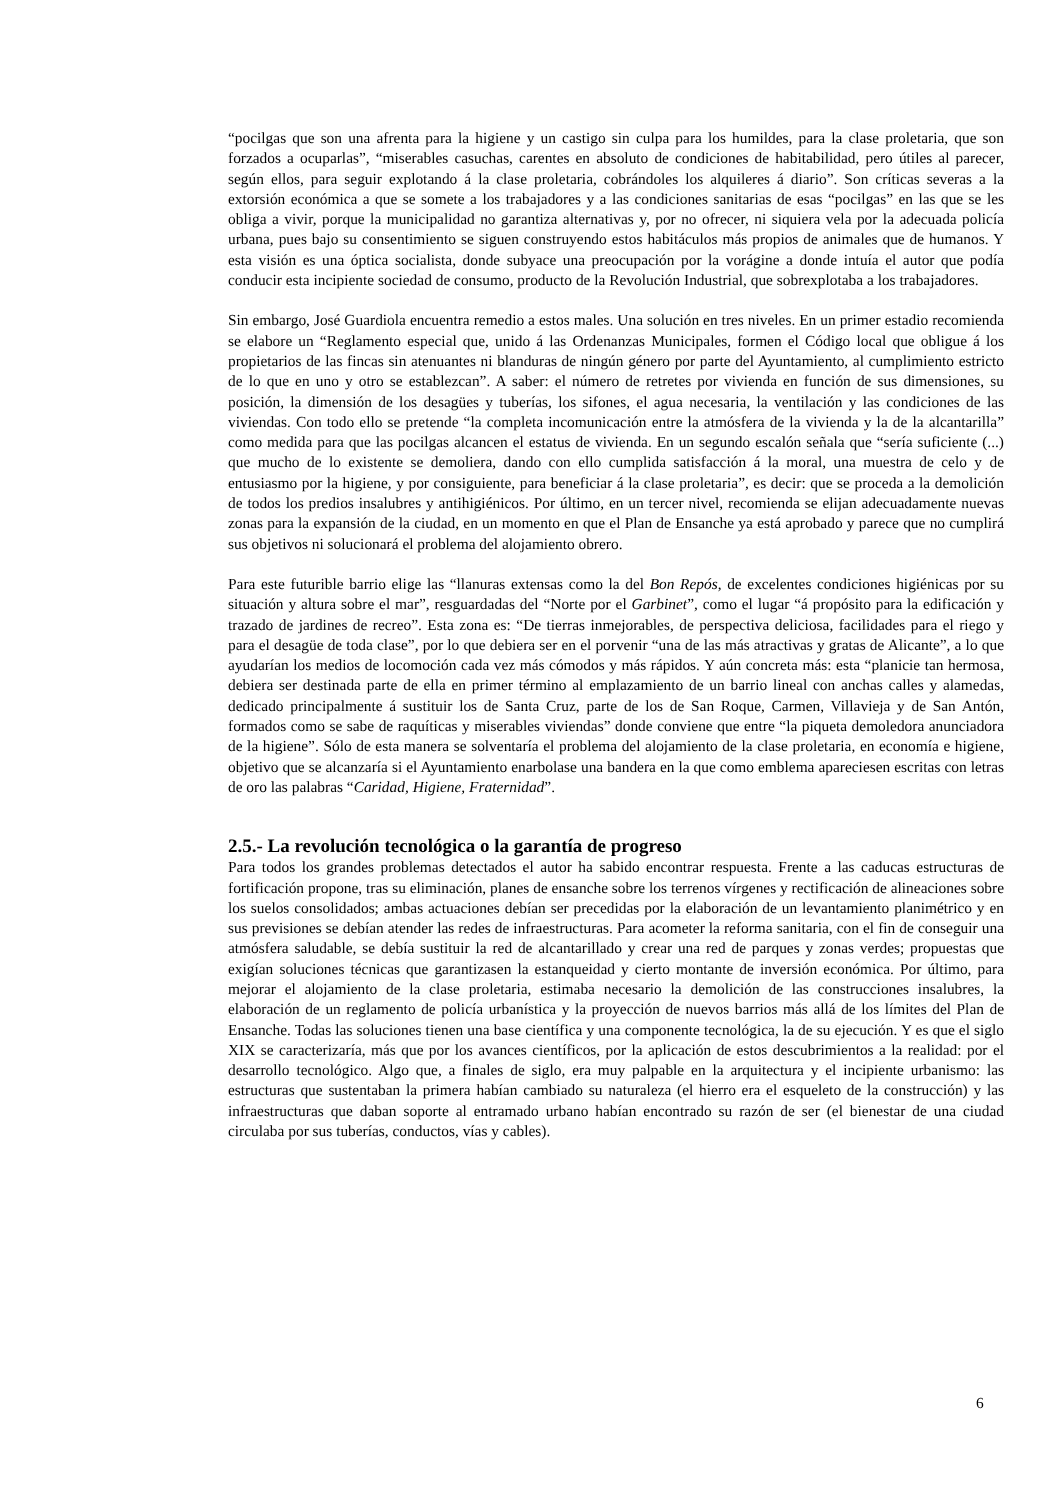“pocilgas que son una afrenta para la higiene y un castigo sin culpa para los humildes, para la clase proletaria, que son forzados a ocuparlas”, “miserables casuchas, carentes en absoluto de condiciones de habitabilidad, pero útiles al parecer, según ellos, para seguir explotando á la clase proletaria, cobrándoles los alquileres á diario”. Son críticas severas a la extorsión económica a que se somete a los trabajadores y a las condiciones sanitarias de esas “pocilgas” en las que se les obliga a vivir, porque la municipalidad no garantiza alternativas y, por no ofrecer, ni siquiera vela por la adecuada policía urbana, pues bajo su consentimiento se siguen construyendo estos habitáculos más propios de animales que de humanos. Y esta visión es una óptica socialista, donde subyace una preocupación por la vorágine a donde intuía el autor que podía conducir esta incipiente sociedad de consumo, producto de la Revolución Industrial, que sobrexplotaba a los trabajadores.
Sin embargo, José Guardiola encuentra remedio a estos males. Una solución en tres niveles. En un primer estadio recomienda se elabore un “Reglamento especial que, unido á las Ordenanzas Municipales, formen el Código local que obligue á los propietarios de las fincas sin atenuantes ni blanduras de ningún género por parte del Ayuntamiento, al cumplimiento estricto de lo que en uno y otro se establezcan”. A saber: el número de retretes por vivienda en función de sus dimensiones, su posición, la dimensión de los desagües y tuberías, los sifones, el agua necesaria, la ventilación y las condiciones de las viviendas. Con todo ello se pretende “la completa incomunicación entre la atmósfera de la vivienda y la de la alcantarilla” como medida para que las pocilgas alcancen el estatus de vivienda. En un segundo escalón señala que “sería suficiente (...) que mucho de lo existente se demoliera, dando con ello cumplida satisfacción á la moral, una muestra de celo y de entusiasmo por la higiene, y por consiguiente, para beneficiar á la clase proletaria”, es decir: que se proceda a la demolición de todos los predios insalubres y antihigiénicos. Por último, en un tercer nivel, recomienda se elijan adecuadamente nuevas zonas para la expansión de la ciudad, en un momento en que el Plan de Ensanche ya está aprobado y parece que no cumplirá sus objetivos ni solucionará el problema del alojamiento obrero.
Para este futurible barrio elige las “llanuras extensas como la del Bon Repós, de excelentes condiciones higiénicas por su situación y altura sobre el mar”, resguardadas del “Norte por el Garbinet”, como el lugar “á propósito para la edificación y trazado de jardines de recreo”. Esta zona es: “De tierras inmejorables, de perspectiva deliciosa, facilidades para el riego y para el desagüe de toda clase”, por lo que debiera ser en el porvenir “una de las más atractivas y gratas de Alicante”, a lo que ayudarían los medios de locomoción cada vez más cómodos y más rápidos. Y aún concreta más: esta “planicie tan hermosa, debiera ser destinada parte de ella en primer término al emplazamiento de un barrio lineal con anchas calles y alamedas, dedicado principalmente á sustituir los de Santa Cruz, parte de los de San Roque, Carmen, Villavieja y de San Antón, formados como se sabe de raquíticas y miserables viviendas” donde conviene que entre “la piqueta demoledora anunciadora de la higiene”. Sólo de esta manera se solventaría el problema del alojamiento de la clase proletaria, en economía e higiene, objetivo que se alcanzaría si el Ayuntamiento enarbolase una bandera en la que como emblema apareciesen escritas con letras de oro las palabras “Caridad, Higiene, Fraternidad”.
2.5.- La revolución tecnológica o la garantía de progreso
Para todos los grandes problemas detectados el autor ha sabido encontrar respuesta. Frente a las caducas estructuras de fortificación propone, tras su eliminación, planes de ensanche sobre los terrenos vírgenes y rectificación de alineaciones sobre los suelos consolidados; ambas actuaciones debían ser precedidas por la elaboración de un levantamiento planimétrico y en sus previsiones se debían atender las redes de infraestructuras. Para acometer la reforma sanitaria, con el fin de conseguir una atmósfera saludable, se debía sustituir la red de alcantarillado y crear una red de parques y zonas verdes; propuestas que exigían soluciones técnicas que garantizasen la estanqueidad y cierto montante de inversión económica. Por último, para mejorar el alojamiento de la clase proletaria, estimaba necesario la demolición de las construcciones insalubres, la elaboración de un reglamento de policía urbanística y la proyección de nuevos barrios más allá de los límites del Plan de Ensanche. Todas las soluciones tienen una base científica y una componente tecnológica, la de su ejecución. Y es que el siglo XIX se caracterizaría, más que por los avances científicos, por la aplicación de estos descubrimientos a la realidad: por el desarrollo tecnológico. Algo que, a finales de siglo, era muy palpable en la arquitectura y el incipiente urbanismo: las estructuras que sustentaban la primera habían cambiado su naturaleza (el hierro era el esqueleto de la construcción) y las infraestructuras que daban soporte al entramado urbano habían encontrado su razón de ser (el bienestar de una ciudad circulaba por sus tuberías, conductos, vías y cables).
6